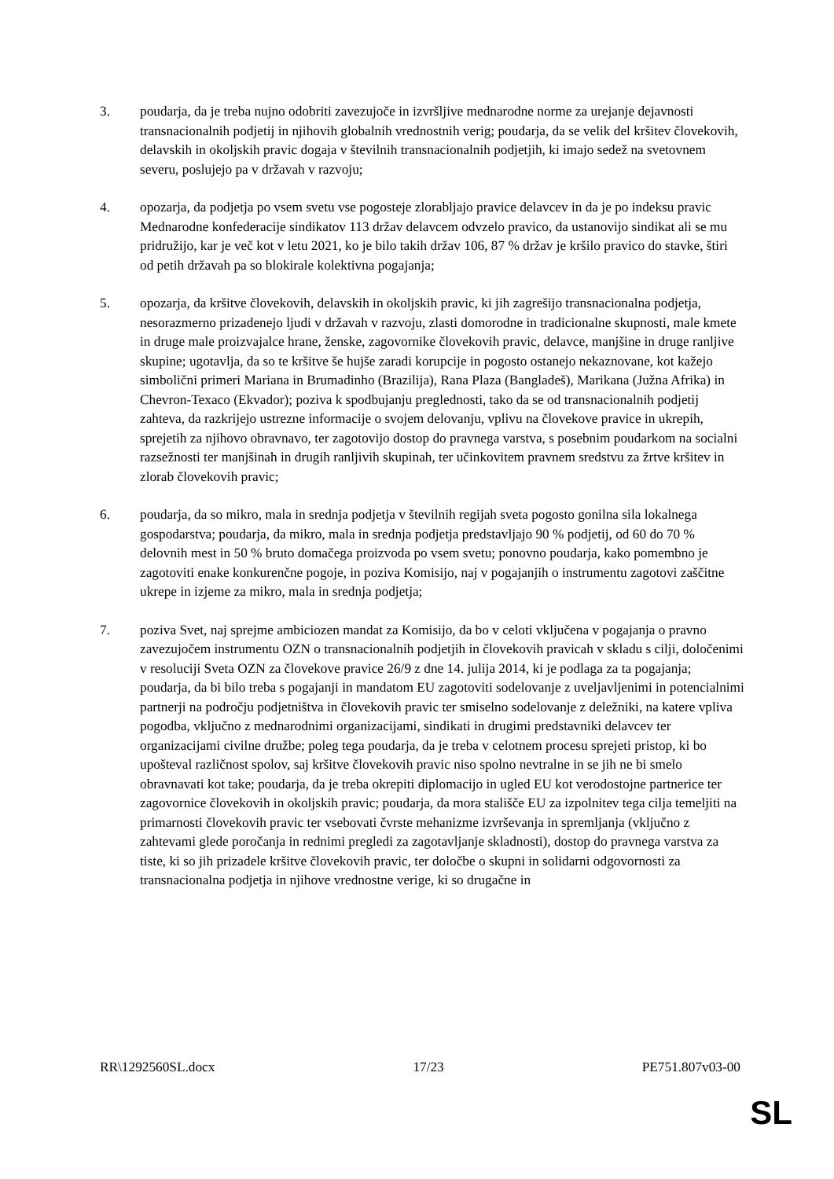3. poudarja, da je treba nujno odobriti zavezujoče in izvršljive mednarodne norme za urejanje dejavnosti transnacionalnih podjetij in njihovih globalnih vrednostnih verig; poudarja, da se velik del kršitev človekovih, delavskih in okoljskih pravic dogaja v številnih transnacionalnih podjetjih, ki imajo sedež na svetovnem severu, poslujejo pa v državah v razvoju;
4. opozarja, da podjetja po vsem svetu vse pogosteje zlorabljajo pravice delavcev in da je po indeksu pravic Mednarodne konfederacije sindikatov 113 držav delavcem odvzelo pravico, da ustanovijo sindikat ali se mu pridružijo, kar je več kot v letu 2021, ko je bilo takih držav 106, 87 % držav je kršilo pravico do stavke, štiri od petih državah pa so blokirale kolektivna pogajanja;
5. opozarja, da kršitve človekovih, delavskih in okoljskih pravic, ki jih zagrešijo transnacionalna podjetja, nesorazmerno prizadenejo ljudi v državah v razvoju, zlasti domorodne in tradicionalne skupnosti, male kmete in druge male proizvajalce hrane, ženske, zagovornike človekovih pravic, delavce, manjšine in druge ranljive skupine; ugotavlja, da so te kršitve še hujše zaradi korupcije in pogosto ostanejo nekaznovane, kot kažejo simbolični primeri Mariana in Brumadinho (Brazilija), Rana Plaza (Bangladeš), Marikana (Južna Afrika) in Chevron-Texaco (Ekvador); poziva k spodbujanju preglednosti, tako da se od transnacionalnih podjetij zahteva, da razkrijejo ustrezne informacije o svojem delovanju, vplivu na človekove pravice in ukrepih, sprejetih za njihovo obravnavo, ter zagotovijo dostop do pravnega varstva, s posebnim poudarkom na socialni razsežnosti ter manjšinah in drugih ranljivih skupinah, ter učinkovitem pravnem sredstvu za žrtve kršitev in zlorab človekovih pravic;
6. poudarja, da so mikro, mala in srednja podjetja v številnih regijah sveta pogosto gonilna sila lokalnega gospodarstva; poudarja, da mikro, mala in srednja podjetja predstavljajo 90 % podjetij, od 60 do 70 % delovnih mest in 50 % bruto domačega proizvoda po vsem svetu; ponovno poudarja, kako pomembno je zagotoviti enake konkurenčne pogoje, in poziva Komisijo, naj v pogajanjih o instrumentu zagotovi zaščitne ukrepe in izjeme za mikro, mala in srednja podjetja;
7. poziva Svet, naj sprejme ambiciozen mandat za Komisijo, da bo v celoti vključena v pogajanja o pravno zavezujočem instrumentu OZN o transnacionalnih podjetjih in človekovih pravicah v skladu s cilji, določenimi v resoluciji Sveta OZN za človekove pravice 26/9 z dne 14. julija 2014, ki je podlaga za ta pogajanja; poudarja, da bi bilo treba s pogajanji in mandatom EU zagotoviti sodelovanje z uveljavljenimi in potencialnimi partnerji na področju podjetništva in človekovih pravic ter smiselno sodelovanje z deležniki, na katere vpliva pogodba, vključno z mednarodnimi organizacijami, sindikati in drugimi predstavniki delavcev ter organizacijami civilne družbe; poleg tega poudarja, da je treba v celotnem procesu sprejeti pristop, ki bo upošteval različnost spolov, saj kršitve človekovih pravic niso spolno nevtralne in se jih ne bi smelo obravnavati kot take; poudarja, da je treba okrepiti diplomacijo in ugled EU kot verodostojne partnerice ter zagovornice človekovih in okoljskih pravic; poudarja, da mora stališče EU za izpolnitev tega cilja temeljiti na primarnosti človekovih pravic ter vsebovati čvrste mehanizme izvrševanja in spremljanja (vključno z zahtevami glede poročanja in rednimi pregledi za zagotavljanje skladnosti), dostop do pravnega varstva za tiste, ki so jih prizadele kršitve človekovih pravic, ter določbe o skupni in solidarni odgovornosti za transnacionalna podjetja in njihove vrednostne verige, ki so drugačne in
RR\1292560SL.docx 17/23 PE751.807v03-00
SL